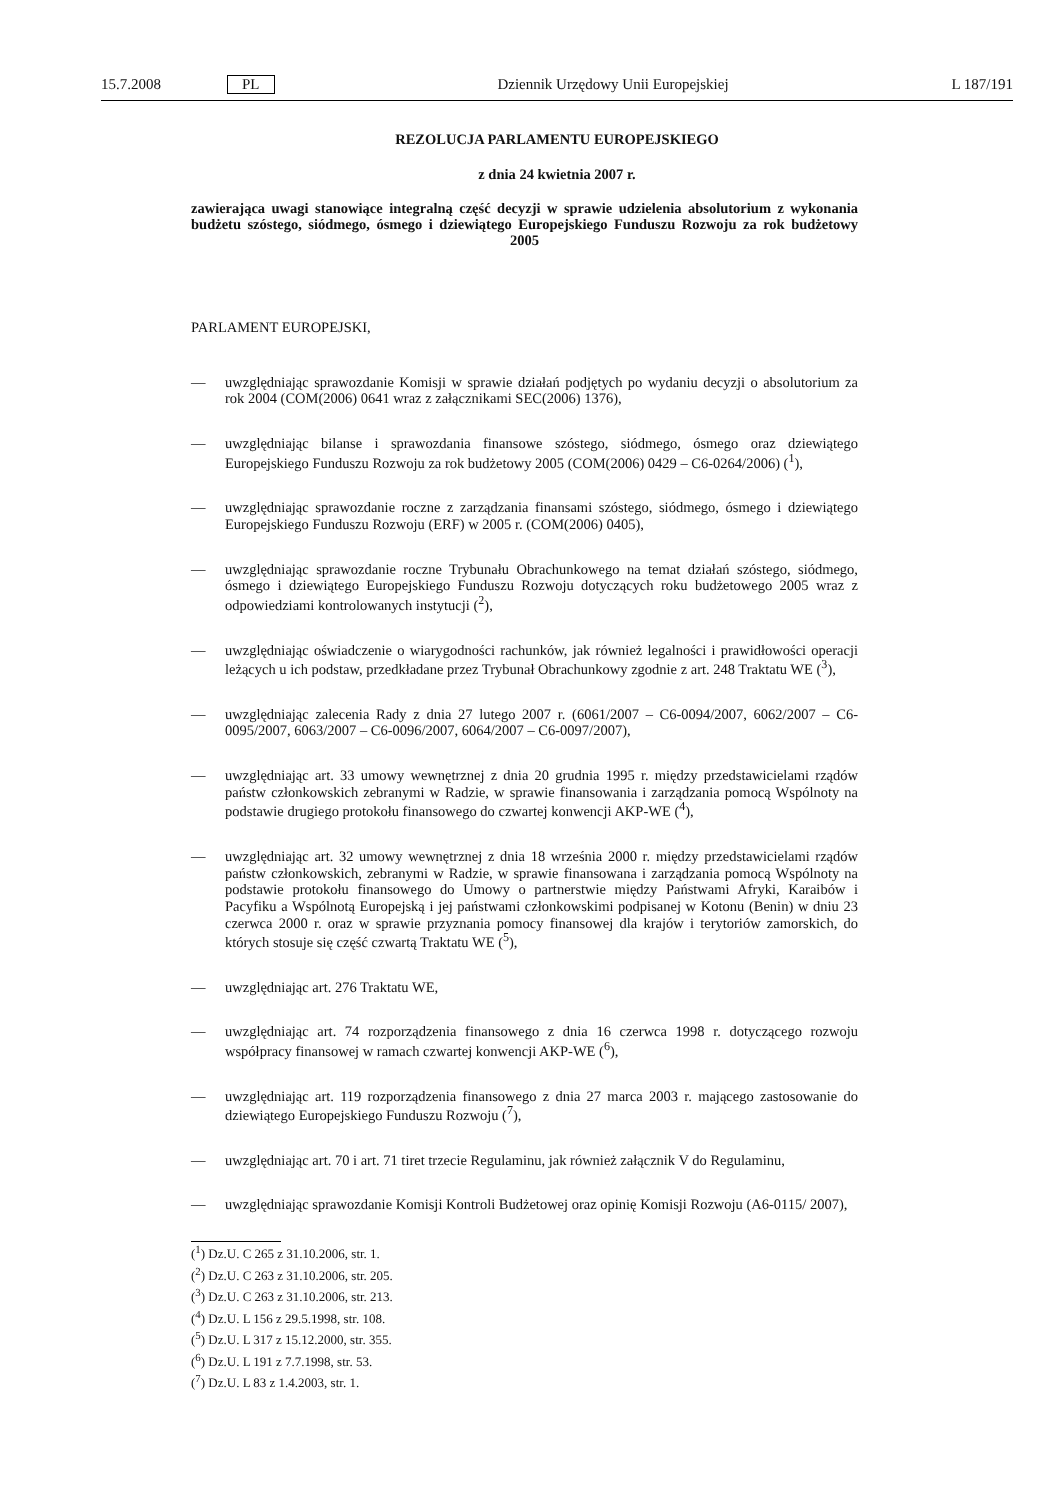15.7.2008 PL Dziennik Urzędowy Unii Europejskiej L 187/191
REZOLUCJA PARLAMENTU EUROPEJSKIEGO
z dnia 24 kwietnia 2007 r.
zawierająca uwagi stanowiące integralną część decyzji w sprawie udzielenia absolutorium z wykonania budżetu szóstego, siódmego, ósmego i dziewiątego Europejskiego Funduszu Rozwoju za rok budżetowy 2005
PARLAMENT EUROPEJSKI,
— uwzględniając sprawozdanie Komisji w sprawie działań podjętych po wydaniu decyzji o absolutorium za rok 2004 (COM(2006) 0641 wraz z załącznikami SEC(2006) 1376),
— uwzględniając bilanse i sprawozdania finansowe szóstego, siódmego, ósmego oraz dziewiątego Europejskiego Funduszu Rozwoju za rok budżetowy 2005 (COM(2006) 0429 – C6-0264/2006) (<sup>1</sup>),
— uwzględniając sprawozdanie roczne z zarządzania finansami szóstego, siódmego, ósmego i dziewiątego Europejskiego Funduszu Rozwoju (ERF) w 2005 r. (COM(2006) 0405),
— uwzględniając sprawozdanie roczne Trybunału Obrachunkowego na temat działań szóstego, siódmego, ósmego i dziewiątego Europejskiego Funduszu Rozwoju dotyczących roku budżetowego 2005 wraz z odpowiedziami kontrolowanych instytucji (<sup>2</sup>),
— uwzględniając oświadczenie o wiarygodności rachunków, jak również legalności i prawidłowości operacji leżących u ich podstaw, przedkładane przez Trybunał Obrachunkowy zgodnie z art. 248 Traktatu WE (<sup>3</sup>),
— uwzględniając zalecenia Rady z dnia 27 lutego 2007 r. (6061/2007 – C6-0094/2007, 6062/2007 – C6-0095/2007, 6063/2007 – C6-0096/2007, 6064/2007 – C6-0097/2007),
— uwzględniając art. 33 umowy wewnętrznej z dnia 20 grudnia 1995 r. między przedstawicielami rządów państw członkowskich zebranymi w Radzie, w sprawie finansowania i zarządzania pomocą Wspólnoty na podstawie drugiego protokołu finansowego do czwartej konwencji AKP-WE (<sup>4</sup>),
— uwzględniając art. 32 umowy wewnętrznej z dnia 18 września 2000 r. między przedstawicielami rządów państw członkowskich, zebranymi w Radzie, w sprawie finansowana i zarządzania pomocą Wspólnoty na podstawie protokołu finansowego do Umowy o partnerstwie między Państwami Afryki, Karaibów i Pacyfiku a Wspólnotą Europejską i jej państwami członkowskimi podpisanej w Kotonu (Benin) w dniu 23 czerwca 2000 r. oraz w sprawie przyznania pomocy finansowej dla krajów i terytoriów zamorskich, do których stosuje się część czwartą Traktatu WE (<sup>5</sup>),
— uwzględniając art. 276 Traktatu WE,
— uwzględniając art. 74 rozporządzenia finansowego z dnia 16 czerwca 1998 r. dotyczącego rozwoju współpracy finansowej w ramach czwartej konwencji AKP-WE (<sup>6</sup>),
— uwzględniając art. 119 rozporządzenia finansowego z dnia 27 marca 2003 r. mającego zastosowanie do dziewiątego Europejskiego Funduszu Rozwoju (<sup>7</sup>),
— uwzględniając art. 70 i art. 71 tiret trzecie Regulaminu, jak również załącznik V do Regulaminu,
— uwzględniając sprawozdanie Komisji Kontroli Budżetowej oraz opinię Komisji Rozwoju (A6-0115/ 2007),
(<sup>1</sup>) Dz.U. C 265 z 31.10.2006, str. 1.
(<sup>2</sup>) Dz.U. C 263 z 31.10.2006, str. 205.
(<sup>3</sup>) Dz.U. C 263 z 31.10.2006, str. 213.
(<sup>4</sup>) Dz.U. L 156 z 29.5.1998, str. 108.
(<sup>5</sup>) Dz.U. L 317 z 15.12.2000, str. 355.
(<sup>6</sup>) Dz.U. L 191 z 7.7.1998, str. 53.
(<sup>7</sup>) Dz.U. L 83 z 1.4.2003, str. 1.